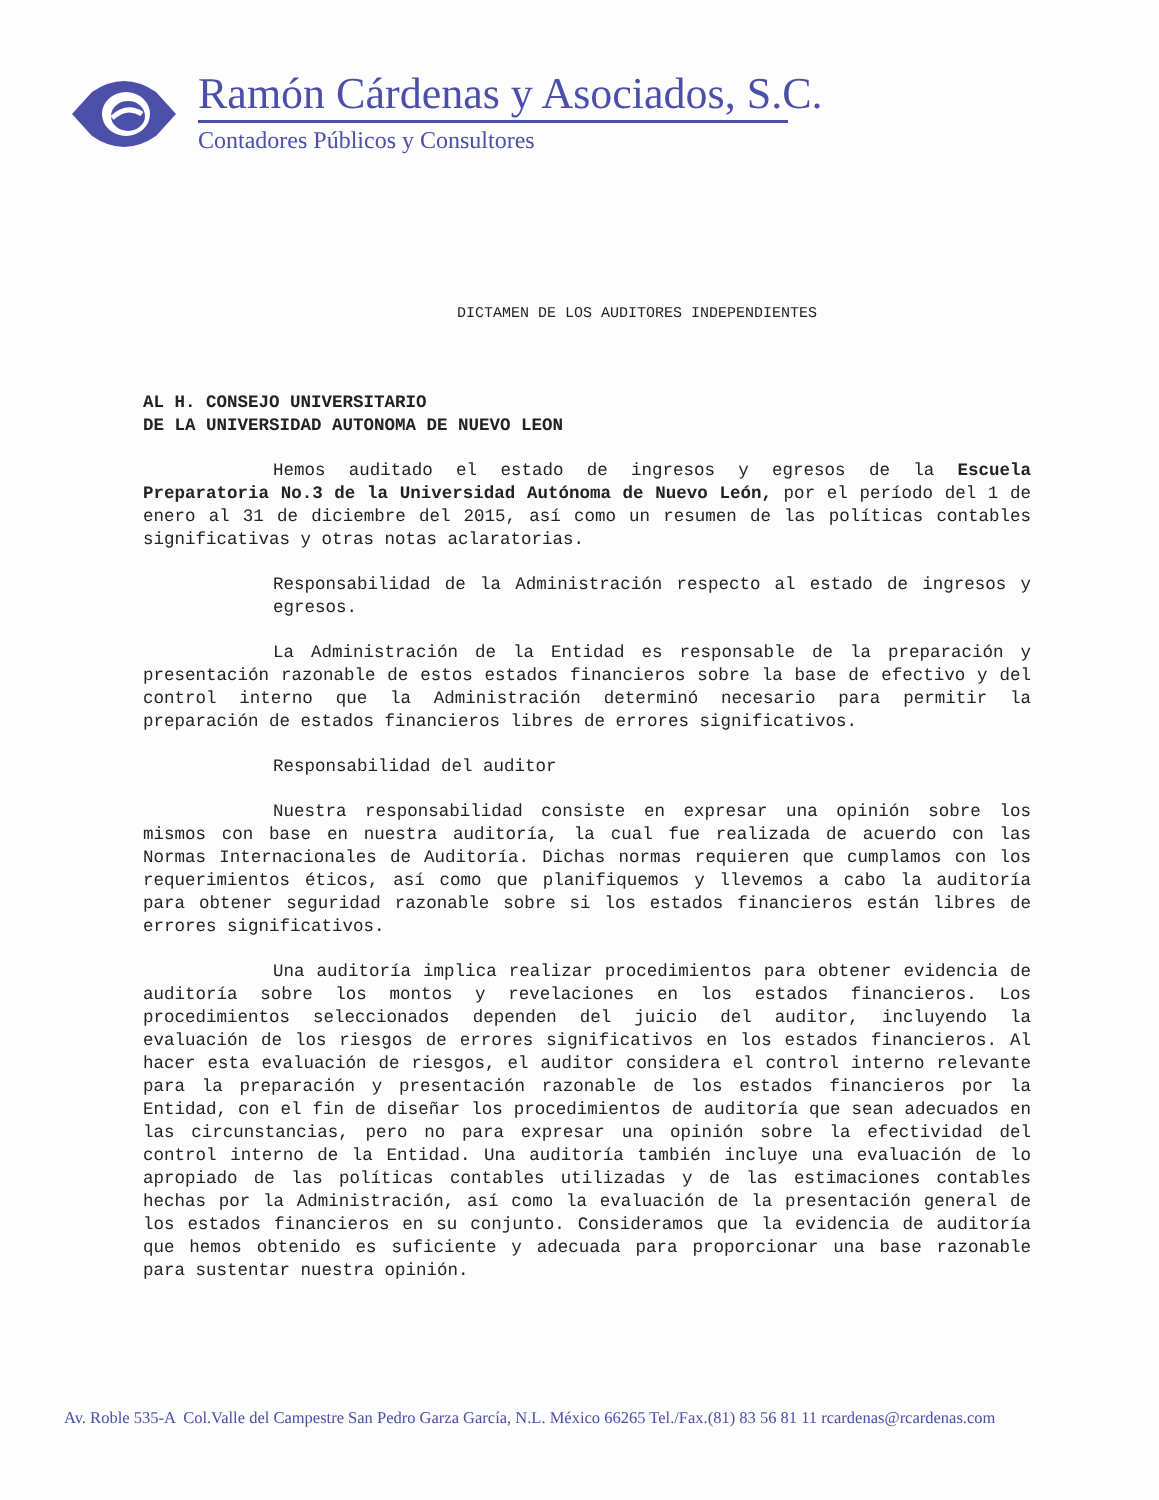Ramón Cárdenas y Asociados, S.C.
Contadores Públicos y Consultores
DICTAMEN DE LOS AUDITORES INDEPENDIENTES
AL H. CONSEJO UNIVERSITARIO
DE LA UNIVERSIDAD AUTONOMA DE NUEVO LEON
Hemos auditado el estado de ingresos y egresos de la Escuela Preparatoria No.3 de la Universidad Autónoma de Nuevo León, por el período del 1 de enero al 31 de diciembre del 2015, así como un resumen de las políticas contables significativas y otras notas aclaratorias.
Responsabilidad de la Administración respecto al estado de ingresos y egresos.
La Administración de la Entidad es responsable de la preparación y presentación razonable de estos estados financieros sobre la base de efectivo y del control interno que la Administración determinó necesario para permitir la preparación de estados financieros libres de errores significativos.
Responsabilidad del auditor
Nuestra responsabilidad consiste en expresar una opinión sobre los mismos con base en nuestra auditoría, la cual fue realizada de acuerdo con las Normas Internacionales de Auditoría. Dichas normas requieren que cumplamos con los requerimientos éticos, así como que planifiquemos y llevemos a cabo la auditoría para obtener seguridad razonable sobre si los estados financieros están libres de errores significativos.
Una auditoría implica realizar procedimientos para obtener evidencia de auditoría sobre los montos y revelaciones en los estados financieros. Los procedimientos seleccionados dependen del juicio del auditor, incluyendo la evaluación de los riesgos de errores significativos en los estados financieros. Al hacer esta evaluación de riesgos, el auditor considera el control interno relevante para la preparación y presentación razonable de los estados financieros por la Entidad, con el fin de diseñar los procedimientos de auditoría que sean adecuados en las circunstancias, pero no para expresar una opinión sobre la efectividad del control interno de la Entidad. Una auditoría también incluye una evaluación de lo apropiado de las políticas contables utilizadas y de las estimaciones contables hechas por la Administración, así como la evaluación de la presentación general de los estados financieros en su conjunto. Consideramos que la evidencia de auditoría que hemos obtenido es suficiente y adecuada para proporcionar una base razonable para sustentar nuestra opinión.
Av. Roble 535-A Col.Valle del Campestre San Pedro Garza García, N.L. México 66265 Tel./Fax.(81) 83 56 81 11 rcardenas@rcardenas.com